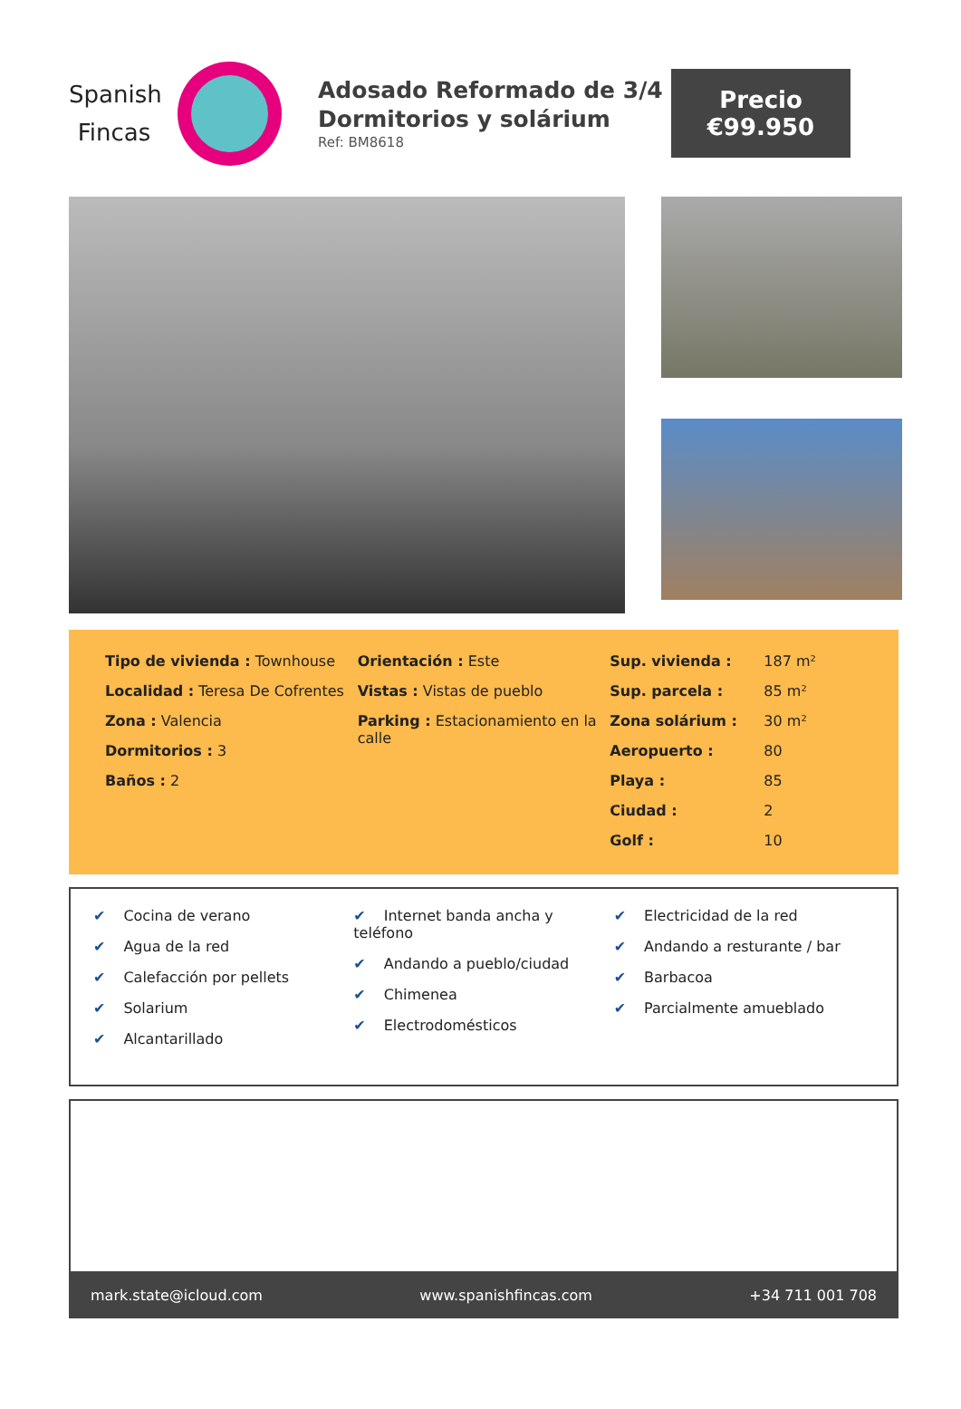Spanish Fincas
Adosado Reformado de 3/4 Dormitorios y solárium
Ref: BM8618
Precio
€99.950
Tipo de vivienda : Townhouse
Localidad : Teresa De Cofrentes
Zona : Valencia
Dormitorios : 3
Baños : 2
Orientación : Este
Vistas : Vistas de pueblo
Parking : Estacionamiento en la calle
| Sup. vivienda : | 187 m² |
| Sup. parcela : | 85 m² |
| Zona solárium : | 30 m² |
| Aeropuerto : | 80 |
| Playa : | 85 |
| Ciudad : | 2 |
| Golf : | 10 |
✔ Cocina de verano
✔ Agua de la red
✔ Calefacción por pellets
✔ Solarium
✔ Alcantarillado
✔ Internet banda ancha y teléfono
✔ Andando a pueblo/ciudad
✔ Chimenea
✔ Electrodomésticos
✔ Electricidad de la red
✔ Andando a resturante / bar
✔ Barbacoa
✔ Parcialmente amueblado
mark.state@icloud.com www.spanishfincas.com +34 711 001 708